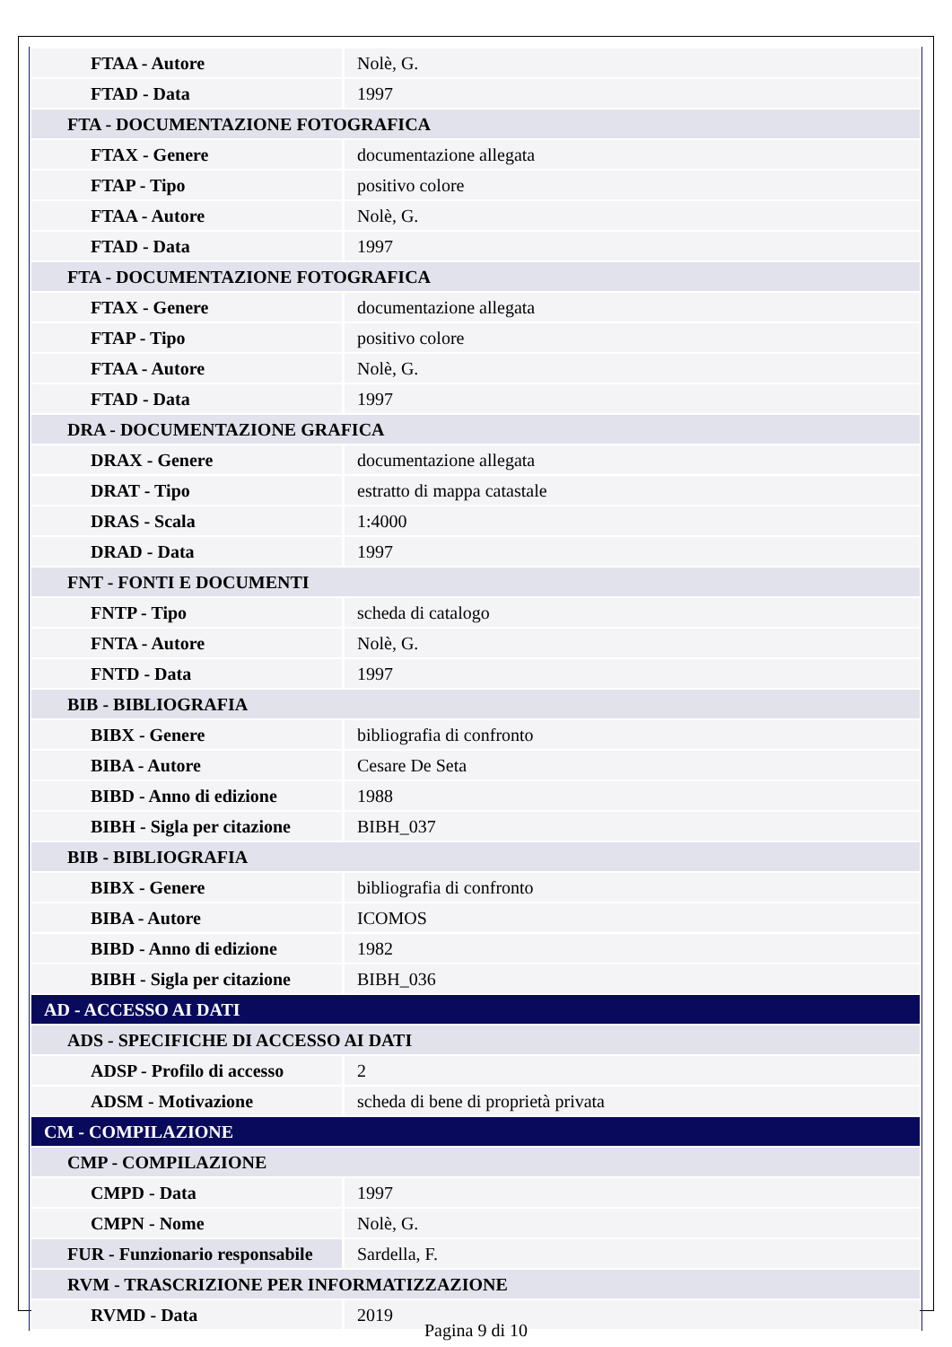| FTAA - Autore | Nolè, G. |
| FTAD - Data | 1997 |
| FTA - DOCUMENTAZIONE FOTOGRAFICA | |
| FTAX - Genere | documentazione allegata |
| FTAP - Tipo | positivo colore |
| FTAA - Autore | Nolè, G. |
| FTAD - Data | 1997 |
| FTA - DOCUMENTAZIONE FOTOGRAFICA | |
| FTAX - Genere | documentazione allegata |
| FTAP - Tipo | positivo colore |
| FTAA - Autore | Nolè, G. |
| FTAD - Data | 1997 |
| DRA - DOCUMENTAZIONE GRAFICA | |
| DRAX - Genere | documentazione allegata |
| DRAT - Tipo | estratto di mappa catastale |
| DRAS - Scala | 1:4000 |
| DRAD - Data | 1997 |
| FNT - FONTI E DOCUMENTI | |
| FNTP - Tipo | scheda di catalogo |
| FNTA - Autore | Nolè, G. |
| FNTD - Data | 1997 |
| BIB - BIBLIOGRAFIA | |
| BIBX - Genere | bibliografia di confronto |
| BIBA - Autore | Cesare De Seta |
| BIBD - Anno di edizione | 1988 |
| BIBH - Sigla per citazione | BIBH_037 |
| BIB - BIBLIOGRAFIA | |
| BIBX - Genere | bibliografia di confronto |
| BIBA - Autore | ICOMOS |
| BIBD - Anno di edizione | 1982 |
| BIBH - Sigla per citazione | BIBH_036 |
| AD - ACCESSO AI DATI | |
| ADS - SPECIFICHE DI ACCESSO AI DATI | |
| ADSP - Profilo di accesso | 2 |
| ADSM - Motivazione | scheda di bene di proprietà privata |
| CM - COMPILAZIONE | |
| CMP - COMPILAZIONE | |
| CMPD - Data | 1997 |
| CMPN - Nome | Nolè, G. |
| FUR - Funzionario responsabile | Sardella, F. |
| RVM - TRASCRIZIONE PER INFORMATIZZAZIONE | |
| RVMD - Data | 2019 |
Pagina 9 di 10